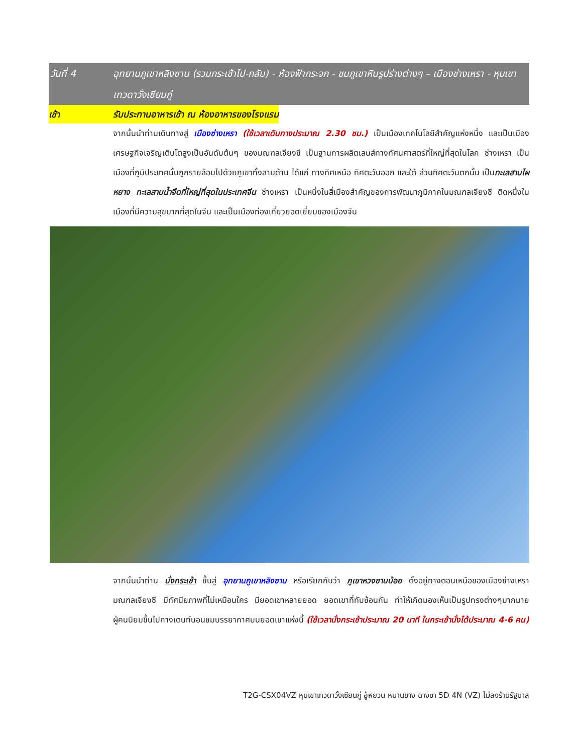วันที่ 4 อุทยานภูเขาหลิงซาน (รวมกระเช้าไป-กลับ) - ห้องฟ้ากระจก - ชมภูเขาหินรูปร่างต่างๆ – เมืองช่างเหรา - หุบเขาเทวดาวั้งเซียนกู่
เช้า รับประทานอาหารเช้า ณ ห้องอาหารของโรงแรม
จากนั้นนำท่านเดินทางสู่ เมืองซ่างเหรา (ใช้เวลาเดินทางประมาณ 2.30 ชม.) เป็นเมืองเทคโนโลยีสำคัญแห่งหนึ่ง และเป็นเมืองเศรษฐกิจเจริญเติบโตสูงเป็นอันดับต้นๆ ของมณฑลเจียงซี เป็นฐานการผลิตเลนส์ทางทัศนศาสตร์ที่ใหญ่ที่สุดในโลก ซ่างเหรา เป็นเมืองที่ภูมิประเทศนั้นถูกรายล้อมไปด้วยภูเขาทั้งสามด้าน ได้แก่ ทางทิศเหนือ ทิศตะวันออก และใต้ ส่วนทิศตะวันตกนั้น เป็นทะเลสาบโผหยาง ทะเลสาบน้ำจืดที่ใหญ่ที่สุดในประเทศจีน ซ่างเหรา เป็นหนึ่งในสี่เมืองสำคัญของการพัฒนาภูมิภาคในมณฑลเจียงซี ติดหนึ่งในเมืองที่มีความสุขมากที่สุดในจีน และเป็นเมืองท่องเที่ยวยอดเยี่ยมของเมืองจีน
จากนั้นนำท่าน นั่งกระเช้า ขึ้นสู่ อุทยานภูเขาหลิงซาน หรือเรียกกันว่า ภูเขาหวงซานน้อย ตั้งอยู่ทางตอนเหนือของเมืองซ่างเหรา มณฑลเจียงซี มีทัศนียภาพที่ไม่เหมือนใคร มียอดเขาหลายยอด ยอดเขาที่ทับซ้อนกัน ทำให้เกิดมองเห็นเป็นรูปทรงต่างๆมากมาย ผู้คนนิยมขึ้นไปกางเตนท์นอนชมบรรยากาศบนยอดเขาแห่งนี้ (ใช้เวลานั่งกระเช้าประมาณ 20 นาที ในกระเช้านั่งได้ประมาณ 4-6 คน)
T2G-CSX04VZ หุบเขาเทวดาวั้งเซียนกู่ อู้หยวน หนานชาง ฉางซา 5D 4N (VZ) ไม่ลงร้านรัฐบาล